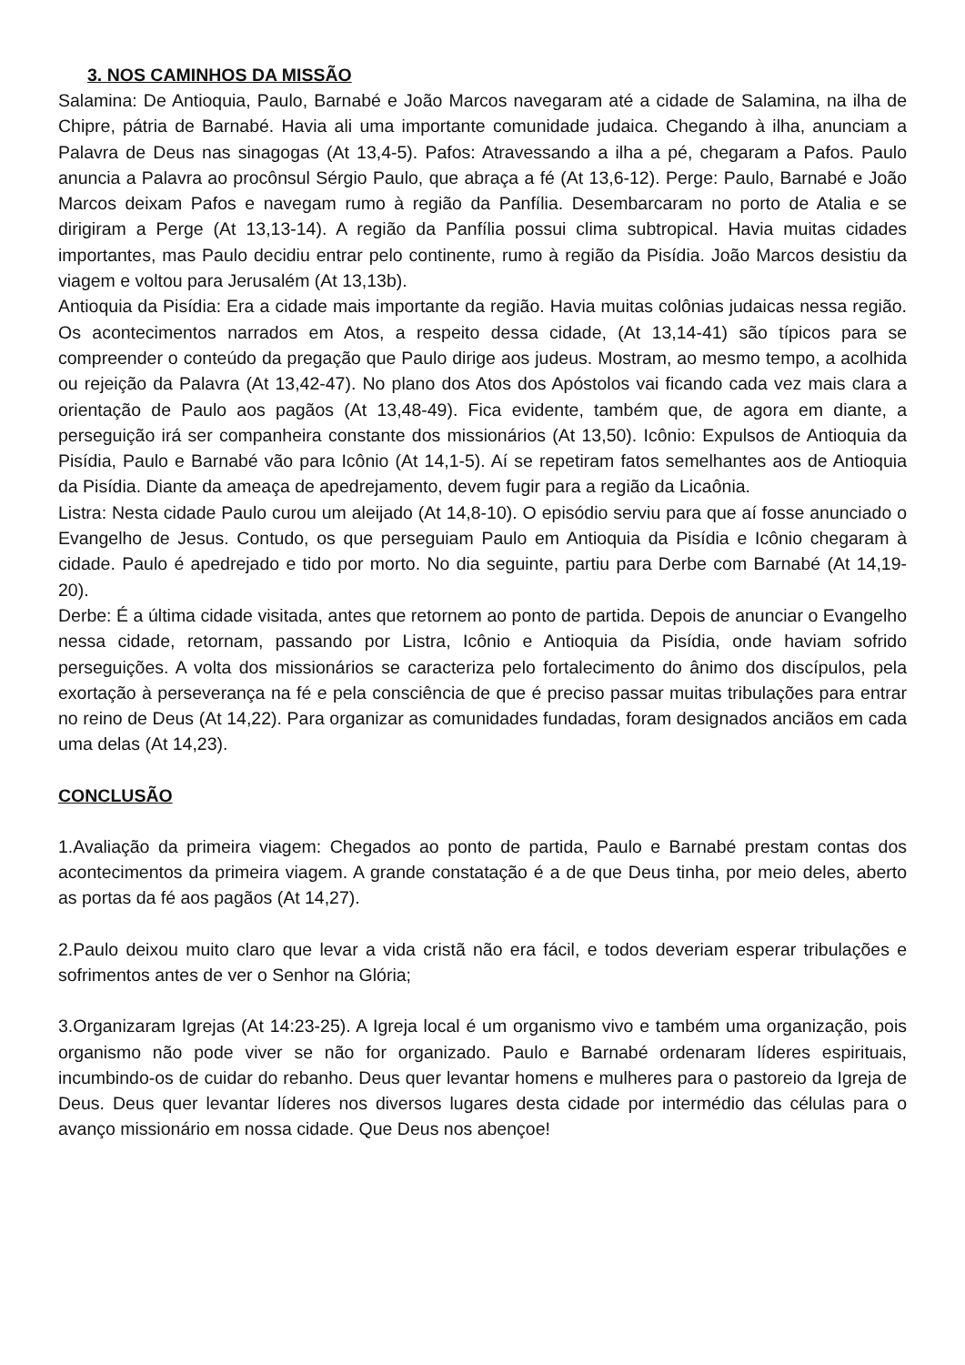3. NOS CAMINHOS DA MISSÃO
Salamina: De Antioquia, Paulo, Barnabé e João Marcos navegaram até a cidade de Salamina, na ilha de Chipre, pátria de Barnabé. Havia ali uma importante comunidade judaica. Chegando à ilha, anunciam a Palavra de Deus nas sinagogas (At 13,4-5). Pafos: Atravessando a ilha a pé, chegaram a Pafos. Paulo anuncia a Palavra ao procônsul Sérgio Paulo, que abraça a fé (At 13,6-12). Perge: Paulo, Barnabé e João Marcos deixam Pafos e navegam rumo à região da Panfília. Desembarcaram no porto de Atalia e se dirigiram a Perge (At 13,13-14). A região da Panfília possui clima subtropical. Havia muitas cidades importantes, mas Paulo decidiu entrar pelo continente, rumo à região da Pisídia. João Marcos desistiu da viagem e voltou para Jerusalém (At 13,13b).
Antioquia da Pisídia: Era a cidade mais importante da região. Havia muitas colônias judaicas nessa região. Os acontecimentos narrados em Atos, a respeito dessa cidade, (At 13,14-41) são típicos para se compreender o conteúdo da pregação que Paulo dirige aos judeus. Mostram, ao mesmo tempo, a acolhida ou rejeição da Palavra (At 13,42-47). No plano dos Atos dos Apóstolos vai ficando cada vez mais clara a orientação de Paulo aos pagãos (At 13,48-49). Fica evidente, também que, de agora em diante, a perseguição irá ser companheira constante dos missionários (At 13,50). Icônio: Expulsos de Antioquia da Pisídia, Paulo e Barnabé vão para Icônio (At 14,1-5). Aí se repetiram fatos semelhantes aos de Antioquia da Pisídia. Diante da ameaça de apedrejamento, devem fugir para a região da Licaônia.
Listra: Nesta cidade Paulo curou um aleijado (At 14,8-10). O episódio serviu para que aí fosse anunciado o Evangelho de Jesus. Contudo, os que perseguiam Paulo em Antioquia da Pisídia e Icônio chegaram à cidade. Paulo é apedrejado e tido por morto. No dia seguinte, partiu para Derbe com Barnabé (At 14,19-20).
Derbe: É a última cidade visitada, antes que retornem ao ponto de partida. Depois de anunciar o Evangelho nessa cidade, retornam, passando por Listra, Icônio e Antioquia da Pisídia, onde haviam sofrido perseguições. A volta dos missionários se caracteriza pelo fortalecimento do ânimo dos discípulos, pela exortação à perseverança na fé e pela consciência de que é preciso passar muitas tribulações para entrar no reino de Deus (At 14,22). Para organizar as comunidades fundadas, foram designados anciãos em cada uma delas (At 14,23).
CONCLUSÃO
1.Avaliação da primeira viagem: Chegados ao ponto de partida, Paulo e Barnabé prestam contas dos acontecimentos da primeira viagem. A grande constatação é a de que Deus tinha, por meio deles, aberto as portas da fé aos pagãos (At 14,27).
2.Paulo deixou muito claro que levar a vida cristã não era fácil, e todos deveriam esperar tribulações e sofrimentos antes de ver o Senhor na Glória;
3.Organizaram Igrejas (At 14:23-25). A Igreja local é um organismo vivo e também uma organização, pois organismo não pode viver se não for organizado. Paulo e Barnabé ordenaram líderes espirituais, incumbindo-os de cuidar do rebanho. Deus quer levantar homens e mulheres para o pastoreio da Igreja de Deus. Deus quer levantar líderes nos diversos lugares desta cidade por intermédio das células para o avanço missionário em nossa cidade. Que Deus nos abençoe!